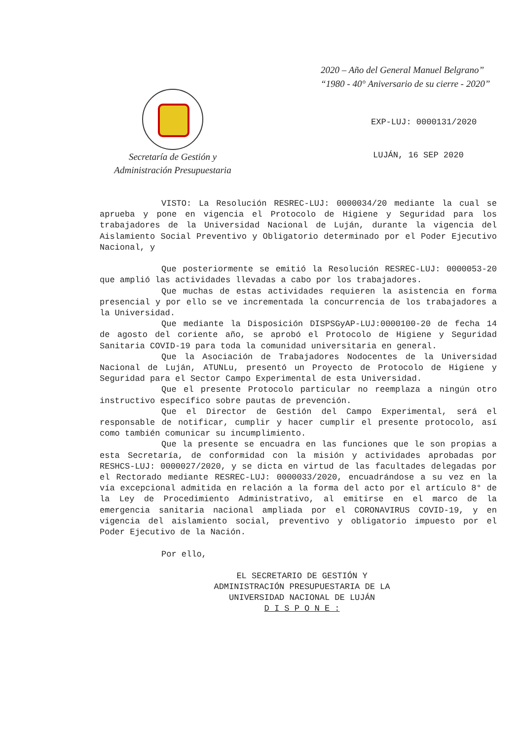2020 – Año del General Manuel Belgrano”
“1980 - 40° Aniversario de su cierre - 2020”
Secretaría de Gestión y
Administración Presupuestaria
EXP-LUJ: 0000131/2020
LUJÁN, 16 SEP 2020
VISTO: La Resolución RESREC-LUJ: 0000034/20 mediante la cual se aprueba y pone en vigencia el Protocolo de Higiene y Seguridad para los trabajadores de la Universidad Nacional de Luján, durante la vigencia del Aislamiento Social Preventivo y Obligatorio determinado por el Poder Ejecutivo Nacional, y
Que posteriormente se emitió la Resolución RESREC-LUJ: 0000053-20 que amplió las actividades llevadas a cabo por los trabajadores.
Que muchas de estas actividades requieren la asistencia en forma presencial y por ello se ve incrementada la concurrencia de los trabajadores a la Universidad.
Que mediante la Disposición DISPSGyAP-LUJ:0000100-20 de fecha 14 de agosto del coriente año, se aprobó el Protocolo de Higiene y Seguridad Sanitaria COVID-19 para toda la comunidad universitaria en general.
Que la Asociación de Trabajadores Nodocentes de la Universidad Nacional de Luján, ATUNLu, presentó un Proyecto de Protocolo de Higiene y Seguridad para el Sector Campo Experimental de esta Universidad.
Que el presente Protocolo particular no reemplaza a ningún otro instructivo específico sobre pautas de prevención.
Que el Director de Gestión del Campo Experimental, será el responsable de notificar, cumplir y hacer cumplir el presente protocolo, así como también comunicar su incumplimiento.
Que la presente se encuadra en las funciones que le son propias a esta Secretaría, de conformidad con la misión y actividades aprobadas por RESHCS-LUJ: 0000027/2020, y se dicta en virtud de las facultades delegadas por el Rectorado mediante RESREC-LUJ: 0000033/2020, encuadrándose a su vez en la vía excepcional admitida en relación a la forma del acto por el artículo 8° de la Ley de Procedimiento Administrativo, al emitirse en el marco de la emergencia sanitaria nacional ampliada por el CORONAVIRUS COVID-19, y en vigencia del aislamiento social, preventivo y obligatorio impuesto por el Poder Ejecutivo de la Nación.
Por ello,
EL SECRETARIO DE GESTIÓN Y
ADMINISTRACIÓN PRESUPUESTARIA DE LA
UNIVERSIDAD NACIONAL DE LUJÁN
D I S P O N E :